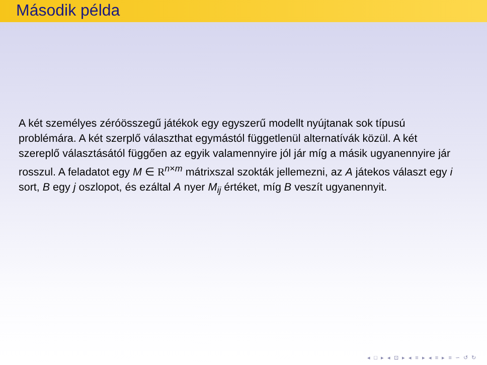Második példa
A két személyes zéróösszegű játékok egy egyszerű modellt nyújtanak sok típusú problémára. A két szerplő választhat egymástól függetlenül alternatívák közül. A két szereplő választásától függően az egyik valamennyire jól jár míg a másik ugyanennyire jár rosszul. A feladatot egy M ∈ R<sup>n×m</sup> mátrixszal szokták jellemezni, az A játekos választ egy i sort, B egy j oszlopot, és ezáltal A nyer M<sub>ij</sub> értéket, míg B veszít ugyanennyit.
◂ □ ▸ ◂ ⊡ ▸ ◂ ≡ ▸ ◂ ≡ ▸ ≡ ∽ ↺ ↻